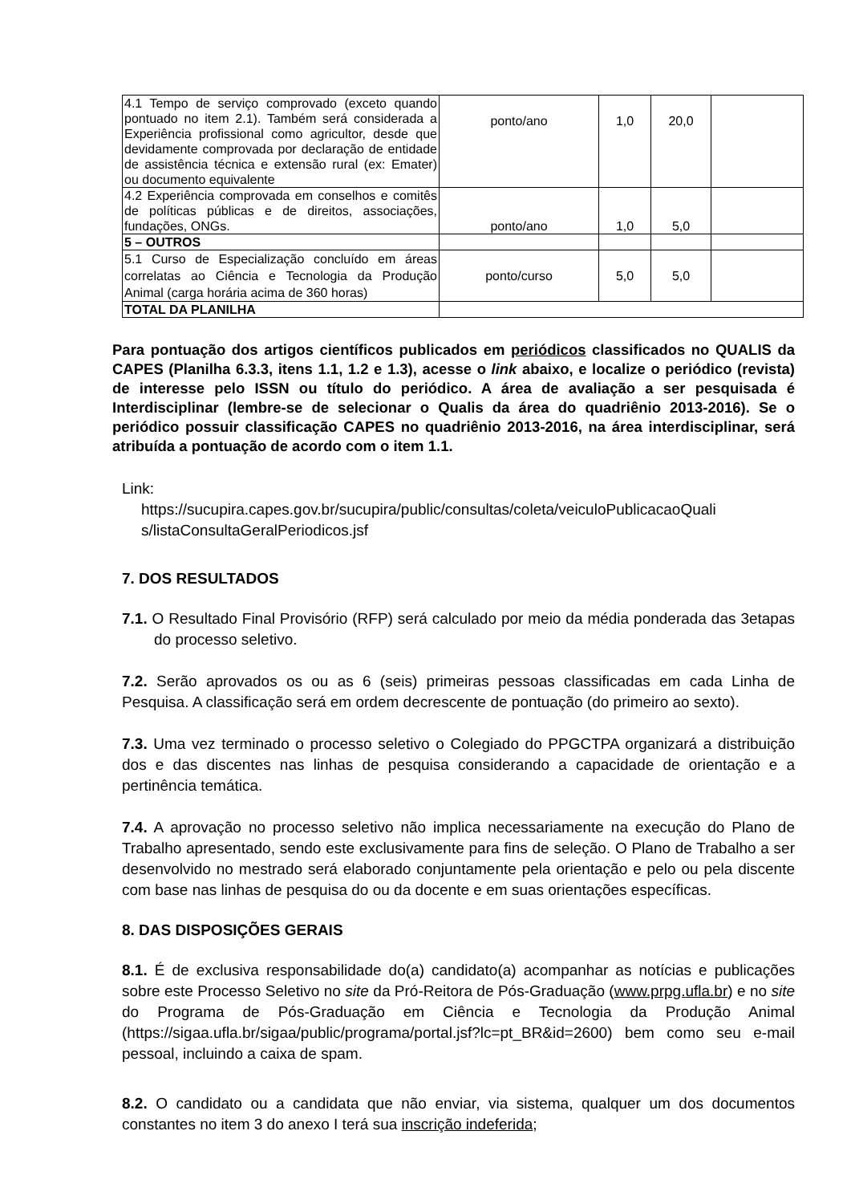| 4.1 Tempo de serviço comprovado (exceto quando pontuado no item 2.1). Também será considerada a Experiência profissional como agricultor, desde que devidamente comprovada por declaração de entidade de assistência técnica e extensão rural (ex: Emater) ou documento equivalente | ponto/ano | 1,0 | 20,0 | |
| 4.2 Experiência comprovada em conselhos e comitês de políticas públicas e de direitos, associações, fundações, ONGs. | ponto/ano | 1,0 | 5,0 | |
| 5 – OUTROS | | | | |
| 5.1 Curso de Especialização concluído em áreas correlatas ao Ciência e Tecnologia da Produção Animal (carga horária acima de 360 horas) | ponto/curso | 5,0 | 5,0 | |
| TOTAL DA PLANILHA | | | | |
Para pontuação dos artigos científicos publicados em periódicos classificados no QUALIS da CAPES (Planilha 6.3.3, itens 1.1, 1.2 e 1.3), acesse o link abaixo, e localize o periódico (revista) de interesse pelo ISSN ou título do periódico. A área de avaliação a ser pesquisada é Interdisciplinar (lembre-se de selecionar o Qualis da área do quadriênio 2013-2016). Se o periódico possuir classificação CAPES no quadriênio 2013-2016, na área interdisciplinar, será atribuída a pontuação de acordo com o item 1.1.
Link:
https://sucupira.capes.gov.br/sucupira/public/consultas/coleta/veiculoPublicacaoQuali s/listaConsultaGeralPeriodicos.jsf
7. DOS RESULTADOS
7.1. O Resultado Final Provisório (RFP) será calculado por meio da média ponderada das 3etapas do processo seletivo.
7.2. Serão aprovados os ou as 6 (seis) primeiras pessoas classificadas em cada Linha de Pesquisa. A classificação será em ordem decrescente de pontuação (do primeiro ao sexto).
7.3. Uma vez terminado o processo seletivo o Colegiado do PPGCTPA organizará a distribuição dos e das discentes nas linhas de pesquisa considerando a capacidade de orientação e a pertinência temática.
7.4. A aprovação no processo seletivo não implica necessariamente na execução do Plano de Trabalho apresentado, sendo este exclusivamente para fins de seleção. O Plano de Trabalho a ser desenvolvido no mestrado será elaborado conjuntamente pela orientação e pelo ou pela discente com base nas linhas de pesquisa do ou da docente e em suas orientações específicas.
8. DAS DISPOSIÇÕES GERAIS
8.1. É de exclusiva responsabilidade do(a) candidato(a) acompanhar as notícias e publicações sobre este Processo Seletivo no site da Pró-Reitora de Pós-Graduação (www.prpg.ufla.br) e no site do Programa de Pós-Graduação em Ciência e Tecnologia da Produção Animal (https://sigaa.ufla.br/sigaa/public/programa/portal.jsf?lc=pt_BR&id=2600) bem como seu e-mail pessoal, incluindo a caixa de spam.
8.2. O candidato ou a candidata que não enviar, via sistema, qualquer um dos documentos constantes no item 3 do anexo I terá sua inscrição indeferida;